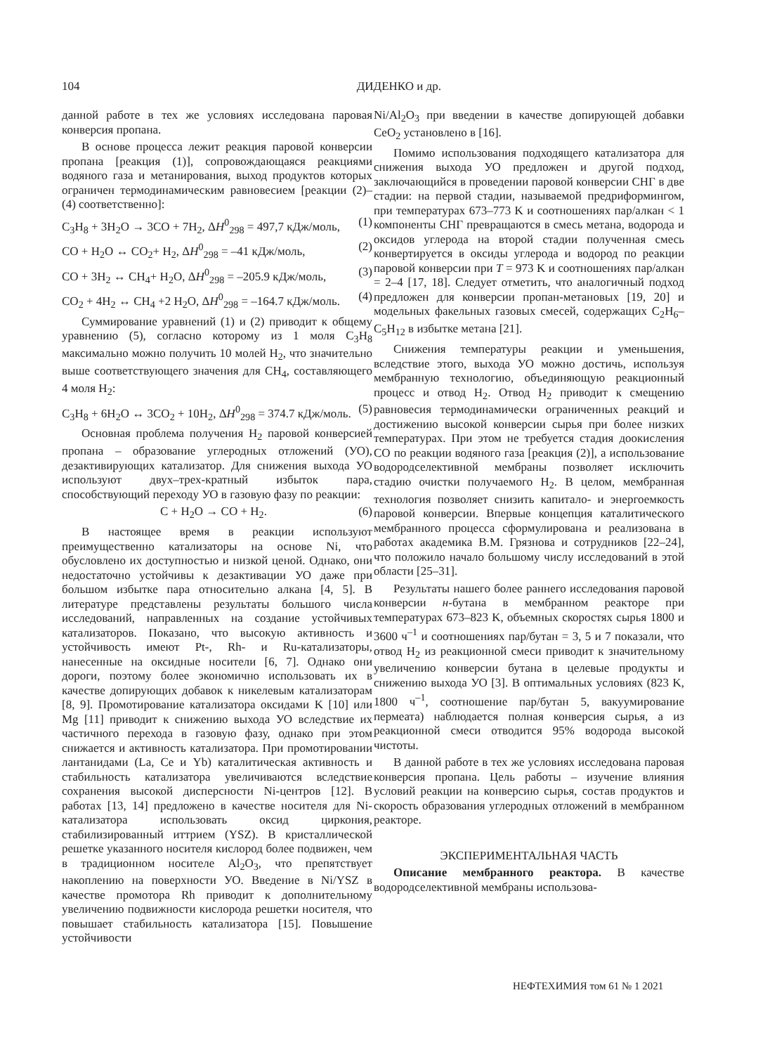104 ДИДЕНКО и др.
данной работе в тех же условиях исследована паровая конверсия пропана.
В основе процесса лежит реакция паровой конверсии пропана [реакция (1)], сопровождающаяся реакциями водяного газа и метанирования, выход продуктов которых ограничен термодинамическим равновесием [реакции (2)–(4) соответственно]:
C<sub>3</sub>H<sub>8</sub> + 3H<sub>2</sub>O → 3CO + 7H<sub>2</sub>, ΔH<sup>0</sup><sub>298</sub> = 497,7 кДж/моль, (1)
CO + H<sub>2</sub>O ↔ CO<sub>2</sub>+ H<sub>2</sub>, ΔH<sup>0</sup><sub>298</sub> = –41 кДж/моль, (2)
CO + 3H<sub>2</sub> ↔ CH<sub>4</sub>+ H<sub>2</sub>O, ΔH<sup>0</sup><sub>298</sub> = –205.9 кДж/моль, (3)
CO<sub>2</sub> + 4H<sub>2</sub> ↔ CH<sub>4</sub> +2 H<sub>2</sub>O, ΔH<sup>0</sup><sub>298</sub> = –164.7 кДж/моль. (4)
Суммирование уравнений (1) и (2) приводит к общему уравнению (5), согласно которому из 1 моля C<sub>3</sub>H<sub>8</sub> максимально можно получить 10 молей H<sub>2</sub>, что значительно выше соответствующего значения для CH<sub>4</sub>, составляющего 4 моля H<sub>2</sub>:
C<sub>3</sub>H<sub>8</sub> + 6H<sub>2</sub>O ↔ 3CO<sub>2</sub> + 10H<sub>2</sub>, ΔH<sup>0</sup><sub>298</sub> = 374.7 кДж/моль. (5)
Основная проблема получения H<sub>2</sub> паровой конверсией пропана – образование углеродных отложений (УО), дезактивирующих катализатор. Для снижения выхода УО используют двух–трех-кратный избыток пара, способствующий переходу УО в газовую фазу по реакции:
C + H<sub>2</sub>O → CO + H<sub>2</sub>. (6)
В настоящее время в реакции используют преимущественно катализаторы на основе Ni, что обусловлено их доступностью и низкой ценой. Однако, они недостаточно устойчивы к дезактивации УО даже при большом избытке пара относительно алкана [4, 5]. В литературе представлены результаты большого числа исследований, направленных на создание устойчивых катализаторов. Показано, что высокую активность и устойчивость имеют Pt-, Rh- и Ru-катализаторы, нанесенные на оксидные носители [6, 7]. Однако они дороги, поэтому более экономично использовать их в качестве допирующих добавок к никелевым катализаторам [8, 9]. Промотирование катализатора оксидами K [10] или Mg [11] приводит к снижению выхода УО вследствие их частичного перехода в газовую фазу, однако при этом снижается и активность катализатора. При промотировании лантанидами (La, Ce и Yb) каталитическая активность и стабильность катализатора увеличиваются вследствие сохранения высокой дисперсности Ni-центров [12]. В работах [13, 14] предложено в качестве носителя для Ni-катализатора использовать оксид циркония, стабилизированный иттрием (YSZ). В кристаллической решетке указанного носителя кислород более подвижен, чем в традиционном носителе Al<sub>2</sub>O<sub>3</sub>, что препятствует накоплению на поверхности УО. Введение в Ni/YSZ в качестве промотора Rh приводит к дополнительному увеличению подвижности кислорода решетки носителя, что повышает стабильность катализатора [15]. Повышение устойчивости
Ni/Al<sub>2</sub>O<sub>3</sub> при введении в качестве допирующей добавки CeO<sub>2</sub> установлено в [16].
Помимо использования подходящего катализатора для снижения выхода УО предложен и другой подход, заключающийся в проведении паровой конверсии СНГ в две стадии: на первой стадии, называемой предриформингом, при температурах 673–773 K и соотношениях пар/алкан < 1 компоненты СНГ превращаются в смесь метана, водорода и оксидов углерода на второй стадии полученная смесь конвертируется в оксиды углерода и водород по реакции паровой конверсии при T = 973 K и соотношениях пар/алкан = 2–4 [17, 18]. Следует отметить, что аналогичный подход предложен для конверсии пропан-метановых [19, 20] и модельных факельных газовых смесей, содержащих C<sub>2</sub>H<sub>6</sub>–C<sub>5</sub>H<sub>12</sub> в избытке метана [21].
Снижения температуры реакции и уменьшения, вследствие этого, выхода УО можно достичь, используя мембранную технологию, объединяющую реакционный процесс и отвод H<sub>2</sub>. Отвод H<sub>2</sub> приводит к смещению равновесия термодинамически ограниченных реакций и достижению высокой конверсии сырья при более низких температурах. При этом не требуется стадия доокисления CO по реакции водяного газа [реакция (2)], а использование водородселективной мембраны позволяет исключить стадию очистки получаемого H<sub>2</sub>. В целом, мембранная технология позволяет снизить капитало- и энергоемкость паровой конверсии. Впервые концепция каталитического мембранного процесса сформулирована и реализована в работах академика В.М. Грязнова и сотрудников [22–24], что положило начало большому числу исследований в этой области [25–31].
Результаты нашего более раннего исследования паровой конверсии н-бутана в мембранном реакторе при температурах 673–823 K, объемных скоростях сырья 1800 и 3600 ч<sup>–1</sup> и соотношениях пар/бутан = 3, 5 и 7 показали, что отвод H<sub>2</sub> из реакционной смеси приводит к значительному увеличению конверсии бутана в целевые продукты и снижению выхода УО [3]. В оптимальных условиях (823 K, 1800 ч<sup>–1</sup>, соотношение пар/бутан 5, вакуумирование пермеата) наблюдается полная конверсия сырья, а из реакционной смеси отводится 95% водорода высокой чистоты.
В данной работе в тех же условиях исследована паровая конверсия пропана. Цель работы – изучение влияния условий реакции на конверсию сырья, состав продуктов и скорость образования углеродных отложений в мембранном реакторе.
ЭКСПЕРИМЕНТАЛЬНАЯ ЧАСТЬ
Описание мембранного реактора. В качестве водородселективной мембраны использова-
НЕФТЕХИМИЯ том 61 № 1 2021